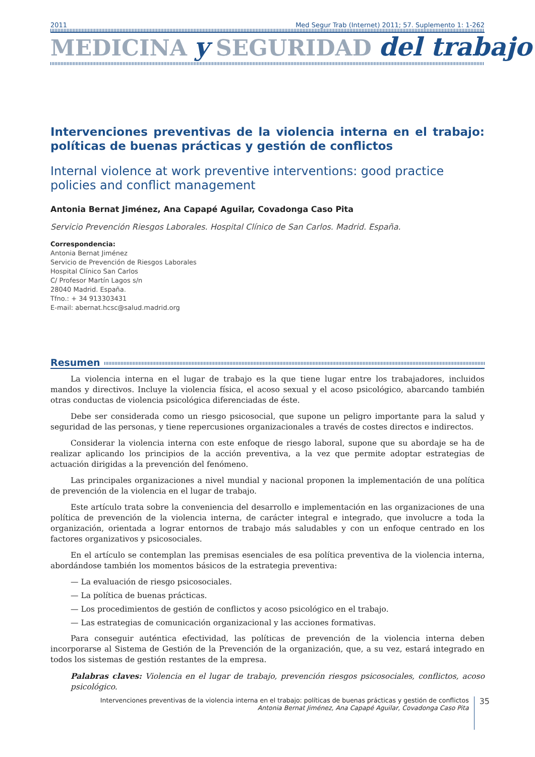2011 Med Segur Trab (Internet) 2011; 57. Suplemento 1: 1-262
MEDICINA y SEGURIDAD del trabajo
Intervenciones preventivas de la violencia interna en el trabajo: políticas de buenas prácticas y gestión de conflictos
Internal violence at work preventive interventions: good practice policies and conflict management
Antonia Bernat Jiménez, Ana Capapé Aguilar, Covadonga Caso Pita
Servicio Prevención Riesgos Laborales. Hospital Clínico de San Carlos. Madrid. España.
Correspondencia:
Antonia Bernat Jiménez
Servicio de Prevención de Riesgos Laborales
Hospital Clínico San Carlos
C/ Profesor Martín Lagos s/n
28040 Madrid. España.
Tfno.: + 34 913303431
E-mail: abernat.hcsc@salud.madrid.org
Resumen
La violencia interna en el lugar de trabajo es la que tiene lugar entre los trabajadores, incluidos mandos y directivos. Incluye la violencia física, el acoso sexual y el acoso psicológico, abarcando también otras conductas de violencia psicológica diferenciadas de éste.
Debe ser considerada como un riesgo psicosocial, que supone un peligro importante para la salud y seguridad de las personas, y tiene repercusiones organizacionales a través de costes directos e indirectos.
Considerar la violencia interna con este enfoque de riesgo laboral, supone que su abordaje se ha de realizar aplicando los principios de la acción preventiva, a la vez que permite adoptar estrategias de actuación dirigidas a la prevención del fenómeno.
Las principales organizaciones a nivel mundial y nacional proponen la implementación de una política de prevención de la violencia en el lugar de trabajo.
Este artículo trata sobre la conveniencia del desarrollo e implementación en las organizaciones de una política de prevención de la violencia interna, de carácter integral e integrado, que involucre a toda la organización, orientada a lograr entornos de trabajo más saludables y con un enfoque centrado en los factores organizativos y psicosociales.
En el artículo se contemplan las premisas esenciales de esa política preventiva de la violencia interna, abordándose también los momentos básicos de la estrategia preventiva:
— La evaluación de riesgo psicosociales.
— La política de buenas prácticas.
— Los procedimientos de gestión de conflictos y acoso psicológico en el trabajo.
— Las estrategias de comunicación organizacional y las acciones formativas.
Para conseguir auténtica efectividad, las políticas de prevención de la violencia interna deben incorporarse al Sistema de Gestión de la Prevención de la organización, que, a su vez, estará integrado en todos los sistemas de gestión restantes de la empresa.
Palabras claves: Violencia en el lugar de trabajo, prevención riesgos psicosociales, conflictos, acoso psicológico.
Intervenciones preventivas de la violencia interna en el trabajo: políticas de buenas prácticas y gestión de conflictos
Antonia Bernat Jiménez, Ana Capapé Aguilar, Covadonga Caso Pita
35